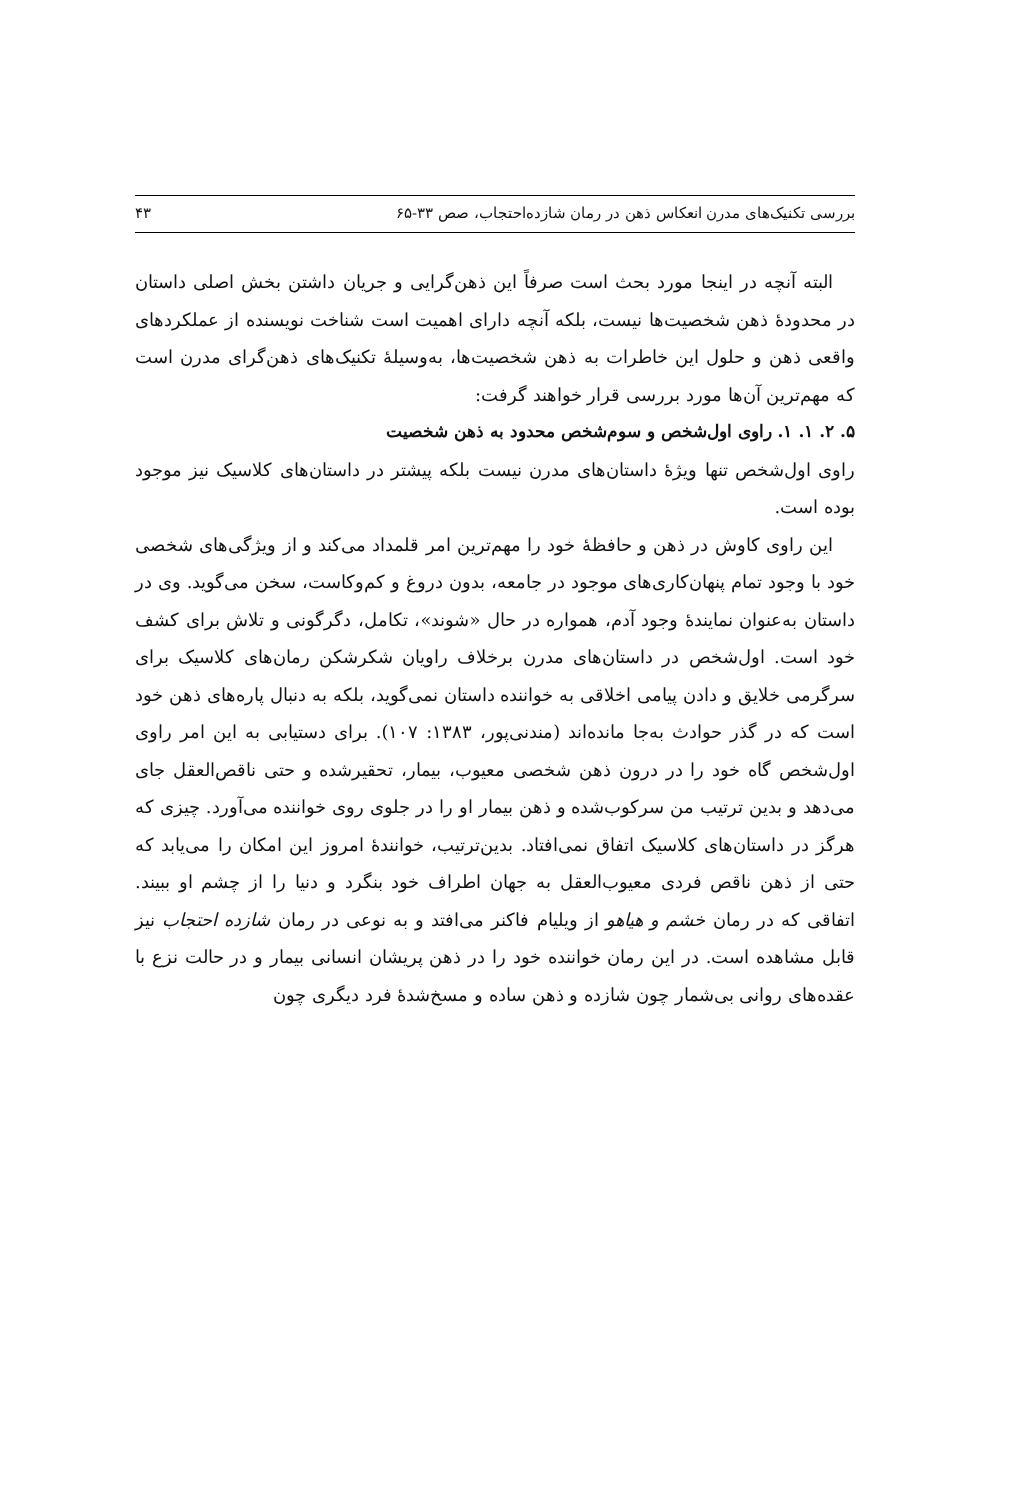بررسی تکنیک‌های مدرن انعکاس ذهن در رمان شازده‌احتجاب، صص ۳۳-۶۵ ۴۳
البته آنچه در اینجا مورد بحث است صرفاً این ذهن‌گرایی و جریان داشتن بخش اصلی داستان در محدودهٔ ذهن شخصیت‌ها نیست، بلکه آنچه دارای اهمیت است شناخت نویسنده از عملکردهای واقعی ذهن و حلول این خاطرات به ذهن شخصیت‌ها، به‌وسیلهٔ تکنیک‌های ذهن‌گرای مدرن است که مهم‌ترین آن‌ها مورد بررسی قرار خواهند گرفت:
۵. ۲. ۱. ۱. راوی اول‌شخص و سوم‌شخص محدود به ذهن شخصیت
راوی اول‌شخص تنها ویژهٔ داستان‌های مدرن نیست بلکه پیشتر در داستان‌های کلاسیک نیز موجود بوده است.
این راوی کاوش در ذهن و حافظهٔ خود را مهم‌ترین امر قلمداد می‌کند و از ویژگی‌های شخصی خود با وجود تمام پنهان‌کاری‌های موجود در جامعه، بدون دروغ و کم‌وکاست، سخن می‌گوید. وی در داستان به‌عنوان نمایندهٔ وجود آدم، همواره در حال «شوند»، تکامل، دگرگونی و تلاش برای کشف خود است. اول‌شخص در داستان‌های مدرن برخلاف راویان شکرشکن رمان‌های کلاسیک برای سرگرمی خلایق و دادن پیامی اخلاقی به خواننده داستان نمی‌گوید، بلکه به دنبال پاره‌های ذهن خود است که در گذر حوادث به‌جا مانده‌اند (مندنی‌پور، ۱۳۸۳: ۱۰۷). برای دستیابی به این امر راوی اول‌شخص گاه خود را در درون ذهن شخصی معیوب، بیمار، تحقیرشده و حتی ناقص‌العقل جای می‌دهد و بدین ترتیب من سرکوب‌شده و ذهن بیمار او را در جلوی روی خواننده می‌آورد. چیزی که هرگز در داستان‌های کلاسیک اتفاق نمی‌افتاد. بدین‌ترتیب، خوانندهٔ امروز این امکان را می‌یابد که حتی از ذهن ناقص فردی معیوب‌العقل به جهان اطراف خود بنگرد و دنیا را از چشم او ببیند. اتفاقی که در رمان خشم و هیاهو از ویلیام فاکنر می‌افتد و به نوعی در رمان شازده احتجاب نیز قابل مشاهده است. در این رمان خواننده خود را در ذهن پریشان انسانی بیمار و در حالت نزع با عقده‌های روانی بی‌شمار چون شازده و ذهن ساده و مسخ‌شدهٔ فرد دیگری چون